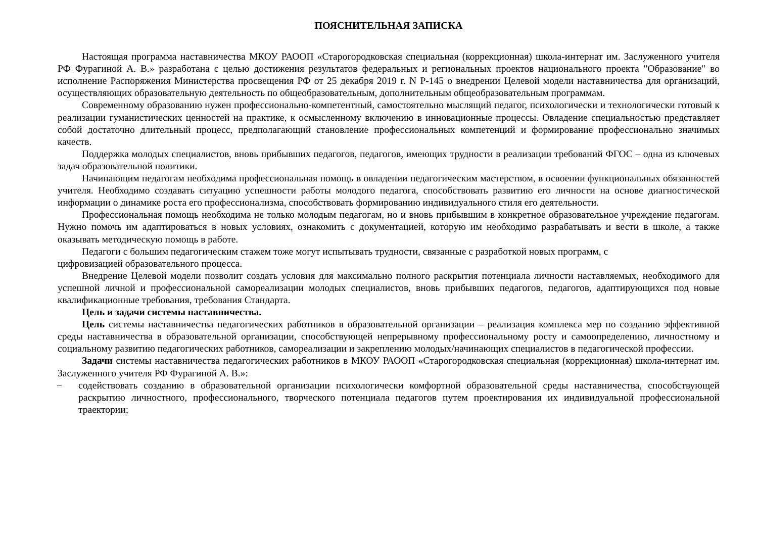ПОЯСНИТЕЛЬНАЯ ЗАПИСКА
Настоящая программа наставничества МКОУ РАООП «Старогородковская специальная (коррекционная) школа-интернат им. Заслуженного учителя РФ Фурагиной А. В.» разработана с целью достижения результатов федеральных и региональных проектов национального проекта "Образование" во исполнение Распоряжения Министерства просвещения РФ от 25 декабря 2019 г. N Р-145 о внедрении Целевой модели наставничества для организаций, осуществляющих образовательную деятельность по общеобразовательным, дополнительным общеобразовательным программам.
Современному образованию нужен профессионально-компетентный, самостоятельно мыслящий педагог, психологически и технологически готовый к реализации гуманистических ценностей на практике, к осмысленному включению в инновационные процессы. Овладение специальностью представляет собой достаточно длительный процесс, предполагающий становление профессиональных компетенций и формирование профессионально значимых качеств.
Поддержка молодых специалистов, вновь прибывших педагогов, педагогов, имеющих трудности в реализации требований ФГОС – одна из ключевых задач образовательной политики.
Начинающим педагогам необходима профессиональная помощь в овладении педагогическим мастерством, в освоении функциональных обязанностей учителя. Необходимо создавать ситуацию успешности работы молодого педагога, способствовать развитию его личности на основе диагностической информации о динамике роста его профессионализма, способствовать формированию индивидуального стиля его деятельности.
Профессиональная помощь необходима не только молодым педагогам, но и вновь прибывшим в конкретное образовательное учреждение педагогам. Нужно помочь им адаптироваться в новых условиях, ознакомить с документацией, которую им необходимо разрабатывать и вести в школе, а также оказывать методическую помощь в работе.
Педагоги с большим педагогическим стажем тоже могут испытывать трудности, связанные с разработкой новых программ, с цифровизацией образовательного процесса.
Внедрение Целевой модели позволит создать условия для максимально полного раскрытия потенциала личности наставляемых, необходимого для успешной личной и профессиональной самореализации молодых специалистов, вновь прибывших педагогов, педагогов, адаптирующихся под новые квалификационные требования, требования Стандарта.
Цель и задачи системы наставничества.
Цель системы наставничества педагогических работников в образовательной организации – реализация комплекса мер по созданию эффективной среды наставничества в образовательной организации, способствующей непрерывному профессиональному росту и самоопределению, личностному и социальному развитию педагогических работников, самореализации и закреплению молодых/начинающих специалистов в педагогической профессии.
Задачи системы наставничества педагогических работников в МКОУ РАООП «Старогородковская специальная (коррекционная) школа-интернат им. Заслуженного учителя РФ Фурагиной А. В.»:
− содействовать созданию в образовательной организации психологически комфортной образовательной среды наставничества, способствующей раскрытию личностного, профессионального, творческого потенциала педагогов путем проектирования их индивидуальной профессиональной траектории;